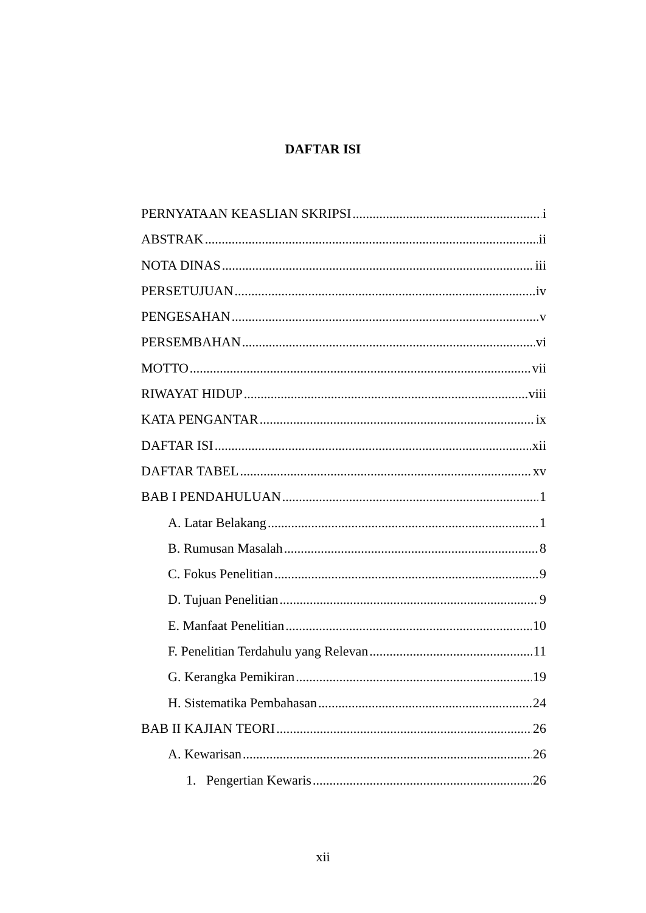DAFTAR ISI
PERNYATAAN KEASLIAN SKRIPSI i
ABSTRAK ii
NOTA DINAS iii
PERSETUJUAN iv
PENGESAHAN v
PERSEMBAHAN vi
MOTTO vii
RIWAYAT HIDUP viii
KATA PENGANTAR ix
DAFTAR ISI xii
DAFTAR TABEL xv
BAB I PENDAHULUAN 1
A. Latar Belakang 1
B. Rumusan Masalah 8
C. Fokus Penelitian 9
D. Tujuan Penelitian 9
E. Manfaat Penelitian 10
F. Penelitian Terdahulu yang Relevan 11
G. Kerangka Pemikiran 19
H. Sistematika Pembahasan 24
BAB II KAJIAN TEORI 26
A. Kewarisan 26
1. Pengertian Kewaris 26
xii